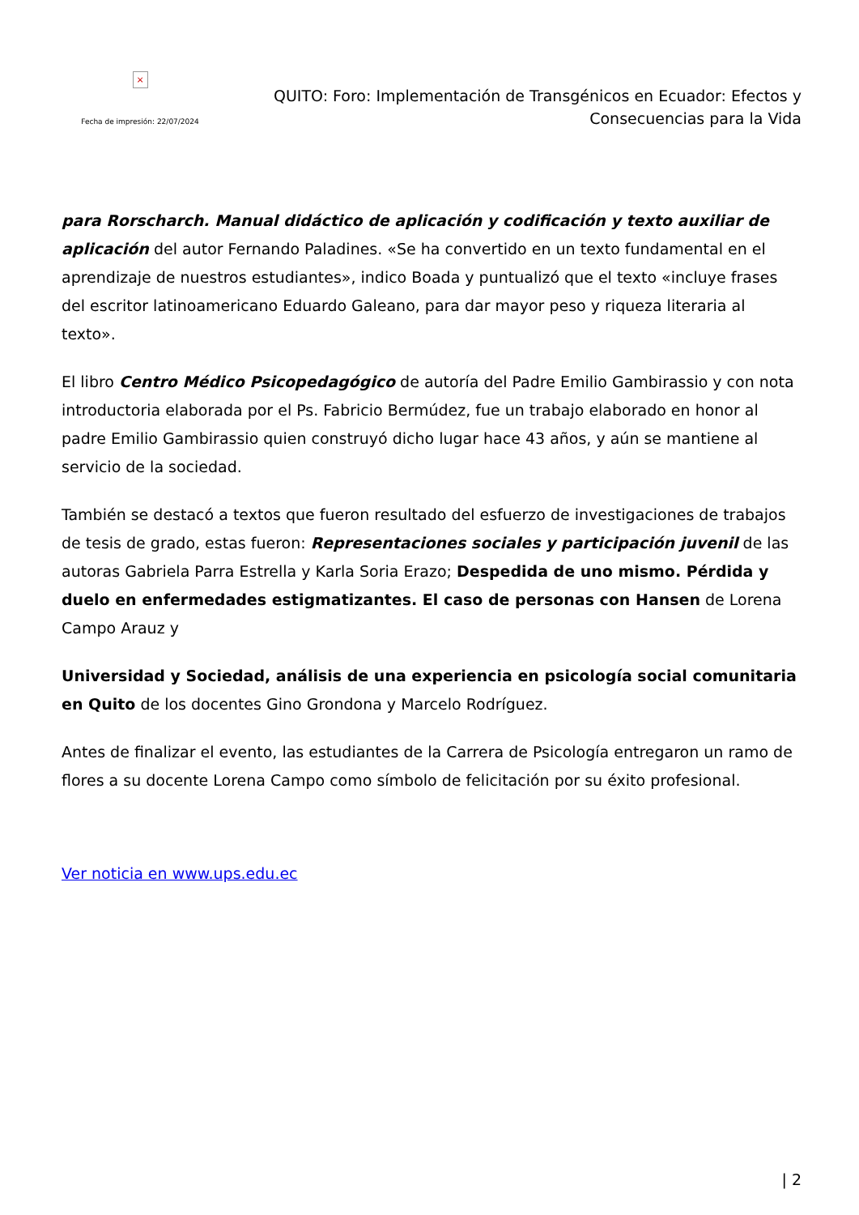×
Fecha de impresión: 22/07/2024
QUITO: Foro: Implementación de Transgénicos en Ecuador: Efectos y Consecuencias para la Vida
para Rorscharch. Manual didáctico de aplicación y codificación y texto auxiliar de aplicación del autor Fernando Paladines. «Se ha convertido en un texto fundamental en el aprendizaje de nuestros estudiantes», indico Boada y puntualizó que el texto «incluye frases del escritor latinoamericano Eduardo Galeano, para dar mayor peso y riqueza literaria al texto».
El libro Centro Médico Psicopedagógico de autoría del Padre Emilio Gambirassio y con nota introductoria elaborada por el Ps. Fabricio Bermúdez, fue un trabajo elaborado en honor al padre Emilio Gambirassio quien construyó dicho lugar hace 43 años, y aún se mantiene al servicio de la sociedad.
También se destacó a textos que fueron resultado del esfuerzo de investigaciones de trabajos de tesis de grado, estas fueron: Representaciones sociales y participación juvenil de las autoras Gabriela Parra Estrella y Karla Soria Erazo; Despedida de uno mismo. Pérdida y duelo en enfermedades estigmatizantes. El caso de personas con Hansen de Lorena Campo Arauz y
Universidad y Sociedad, análisis de una experiencia en psicología social comunitaria en Quito de los docentes Gino Grondona y Marcelo Rodríguez.
Antes de finalizar el evento, las estudiantes de la Carrera de Psicología entregaron un ramo de flores a su docente Lorena Campo como símbolo de felicitación por su éxito profesional.
Ver noticia en www.ups.edu.ec
| 2